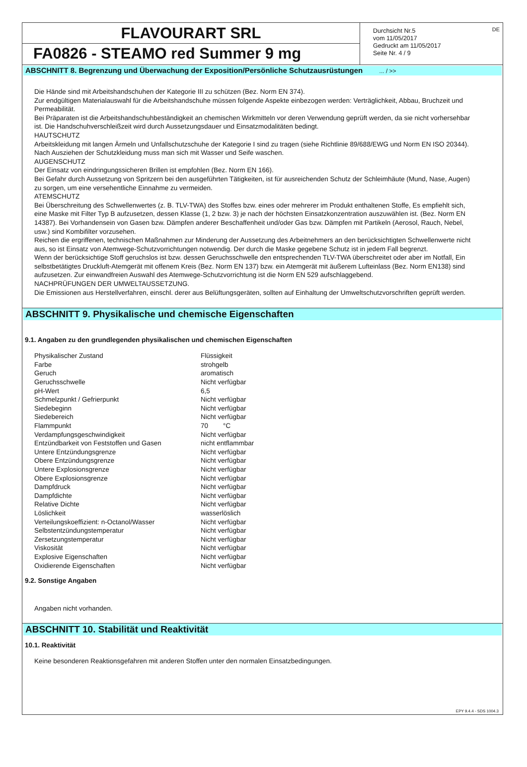FLAVOURART SRL
FA0826 - STEAMO red Summer 9 mg
Durchsicht Nr.5
vom 11/05/2017
Gedruckt am 11/05/2017
Seite Nr. 4 / 9
DE
ABSCHNITT 8. Begrenzung und Überwachung der Exposition/Persönliche Schutzausrüstungen ... / >>
Die Hände sind mit Arbeitshandschuhen der Kategorie III zu schützen (Bez. Norm EN 374).
Zur endgültigen Materialauswahl für die Arbeitshandschuhe müssen folgende Aspekte einbezogen werden: Verträglichkeit, Abbau, Bruchzeit und Permeabilität.
Bei Präparaten ist die Arbeitshandschuhbeständigkeit an chemischen Wirkmitteln vor deren Verwendung geprüft werden, da sie nicht vorhersehbar ist. Die Handschuhverschleißzeit wird durch Aussetzungsdauer und Einsatzmodalitäten bedingt.
HAUTSCHUTZ
Arbeitskleidung mit langen Ärmeln und Unfallschutzschuhe der Kategorie I sind zu tragen (siehe Richtlinie 89/688/EWG und Norm EN ISO 20344). Nach Ausziehen der Schutzkleidung muss man sich mit Wasser und Seife waschen.
AUGENSCHUTZ
Der Einsatz von eindringungssicheren Brillen ist empfohlen (Bez. Norm EN 166).
Bei Gefahr durch Aussetzung von Spritzern bei den ausgeführten Tätigkeiten, ist für ausreichenden Schutz der Schleimhäute (Mund, Nase, Augen) zu sorgen, um eine versehentliche Einnahme zu vermeiden.
ATEMSCHUTZ
Bei Überschreitung des Schwellenwertes (z. B. TLV-TWA) des Stoffes bzw. eines oder mehrerer im Produkt enthaltenen Stoffe, Es empfiehlt sich, eine Maske mit Filter Typ B aufzusetzen, dessen Klasse (1, 2 bzw. 3) je nach der höchsten Einsatzkonzentration auszuwählen ist. (Bez. Norm EN 14387). Bei Vorhandensein von Gasen bzw. Dämpfen anderer Beschaffenheit und/oder Gas bzw. Dämpfen mit Partikeln (Aerosol, Rauch, Nebel, usw.) sind Kombifilter vorzusehen.
Reichen die ergriffenen, technischen Maßnahmen zur Minderung der Aussetzung des Arbeitnehmers an den berücksichtigten Schwellenwerte nicht aus, so ist Einsatz von Atemwege-Schutzvorrichtungen notwendig. Der durch die Maske gegebene Schutz ist in jedem Fall begrenzt.
Wenn der berücksichtige Stoff geruchslos ist bzw. dessen Geruchsschwelle den entsprechenden TLV-TWA überschreitet oder aber im Notfall, Ein selbstbetätigtes Druckluft-Atemgerät mit offenem Kreis (Bez. Norm EN 137) bzw. ein Atemgerät mit äußerem Lufteinlass (Bez. Norm EN138) sind aufzusetzen. Zur einwandfreien Auswahl des Atemwege-Schutzvorrichtung ist die Norm EN 529 aufschlaggebend.
NACHPRÜFUNGEN DER UMWELTAUSSETZUNG.
Die Emissionen aus Herstellverfahren, einschl. derer aus Belüftungsgeräten, sollten auf Einhaltung der Umweltschutzvorschriften geprüft werden.
ABSCHNITT 9. Physikalische und chemische Eigenschaften
9.1. Angaben zu den grundlegenden physikalischen und chemischen Eigenschaften
| Physikalischer Zustand | Flüssigkeit |
| Farbe | strohgelb |
| Geruch | aromatisch |
| Geruchsschwelle | Nicht verfügbar |
| pH-Wert | 6,5 |
| Schmelzpunkt / Gefrierpunkt | Nicht verfügbar |
| Siedebeginn | Nicht verfügbar |
| Siedebereich | Nicht verfügbar |
| Flammpunkt | 70 °C |
| Verdampfungsgeschwindigkeit | Nicht verfügbar |
| Entzündbarkeit von Feststoffen und Gasen | nicht entflammbar |
| Untere Entzündungsgrenze | Nicht verfügbar |
| Obere Entzündungsgrenze | Nicht verfügbar |
| Untere Explosionsgrenze | Nicht verfügbar |
| Obere Explosionsgrenze | Nicht verfügbar |
| Dampfdruck | Nicht verfügbar |
| Dampfdichte | Nicht verfügbar |
| Relative Dichte | Nicht verfügbar |
| Löslichkeit | wasserlöslich |
| Verteilungskoeffizient: n-Octanol/Wasser | Nicht verfügbar |
| Selbstentzündungstemperatur | Nicht verfügbar |
| Zersetzungstemperatur | Nicht verfügbar |
| Viskosität | Nicht verfügbar |
| Explosive Eigenschaften | Nicht verfügbar |
| Oxidierende Eigenschaften | Nicht verfügbar |
9.2. Sonstige Angaben
Angaben nicht vorhanden.
ABSCHNITT 10. Stabilität und Reaktivität
10.1. Reaktivität
Keine besonderen Reaktionsgefahren mit anderen Stoffen unter den normalen Einsatzbedingungen.
EPY 9.4.4 - SDS 1004.3